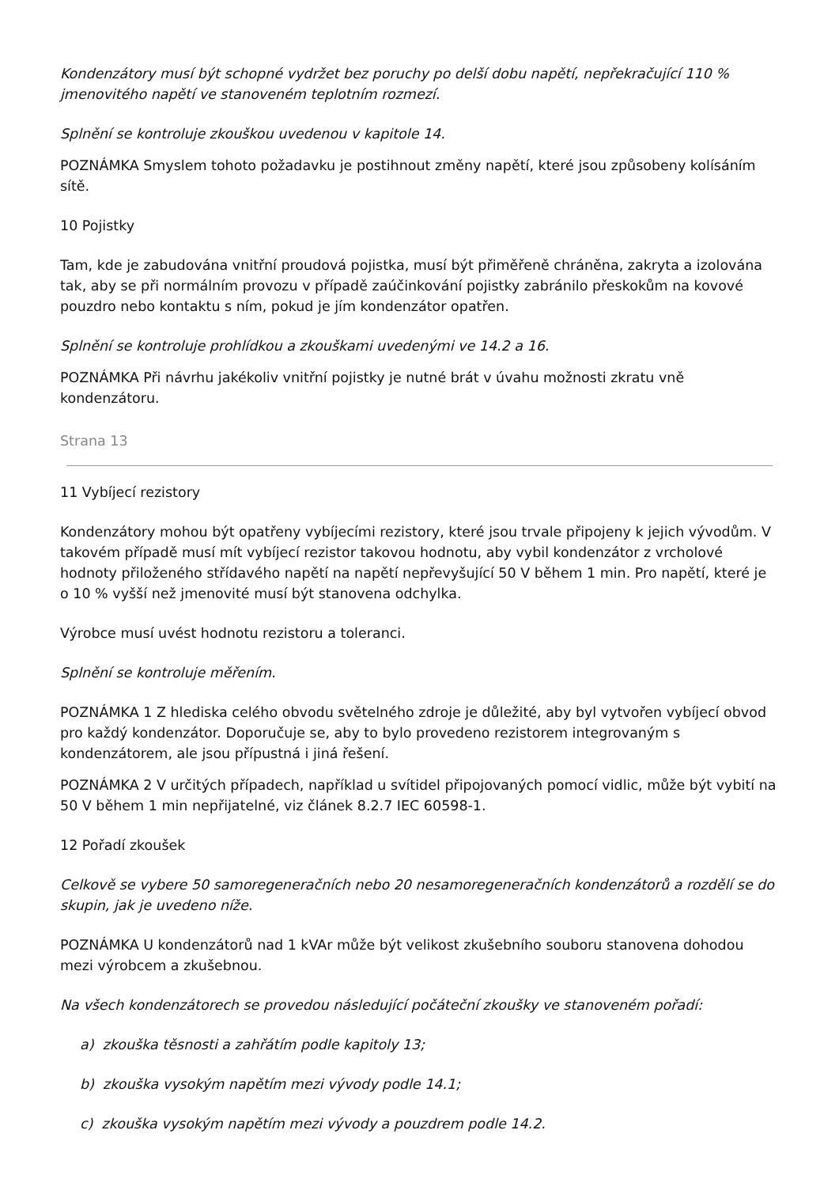Kondenzátory musí být schopné vydržet bez poruchy po delší dobu napětí, nepřekračující 110 % jmenovitého napětí ve stanoveném teplotním rozmezí.
Splnění se kontroluje zkouškou uvedenou v kapitole 14.
POZNÁMKA Smyslem tohoto požadavku je postihnout změny napětí, které jsou způsobeny kolísáním sítě.
10 Pojistky
Tam, kde je zabudována vnitřní proudová pojistka, musí být přiměřeně chráněna, zakryta a izolována tak, aby se při normálním provozu v případě zaúčinkování pojistky zabránilo přeskokům na kovové pouzdro nebo kontaktu s ním, pokud je jím kondenzátor opatřen.
Splnění se kontroluje prohlídkou a zkouškami uvedenými ve 14.2 a 16.
POZNÁMKA Při návrhu jakékoliv vnitřní pojistky je nutné brát v úvahu možnosti zkratu vně kondenzátoru.
Strana 13
11 Vybíjecí rezistory
Kondenzátory mohou být opatřeny vybíjecími rezistory, které jsou trvale připojeny k jejich vývodům. V takovém případě musí mít vybíjecí rezistor takovou hodnotu, aby vybil kondenzátor z vrcholové hodnoty přiloženého střídavého napětí na napětí nepřevyšující 50 V během 1 min. Pro napětí, které je o 10 % vyšší než jmenovité musí být stanovena odchylka.
Výrobce musí uvést hodnotu rezistoru a toleranci.
Splnění se kontroluje měřením.
POZNÁMKA 1 Z hlediska celého obvodu světelného zdroje je důležité, aby byl vytvořen vybíjecí obvod pro každý kondenzátor. Doporučuje se, aby to bylo provedeno rezistorem integrovaným s kondenzátorem, ale jsou přípustná i jiná řešení.
POZNÁMKA 2 V určitých případech, například u svítidel připojovaných pomocí vidlic, může být vybití na 50 V během 1 min nepřijatelné, viz článek 8.2.7 IEC 60598-1.
12 Pořadí zkoušek
Celkově se vybere 50 samoregeneračních nebo 20 nesamoregeneračních kondenzátorů a rozdělí se do skupin, jak je uvedeno níže.
POZNÁMKA U kondenzátorů nad 1 kVAr může být velikost zkušebního souboru stanovena dohodou mezi výrobcem a zkušebnou.
Na všech kondenzátorech se provedou následující počáteční zkoušky ve stanoveném pořadí:
a) zkouška těsnosti a zahřátím podle kapitoly 13;
b) zkouška vysokým napětím mezi vývody podle 14.1;
c) zkouška vysokým napětím mezi vývody a pouzdrem podle 14.2.